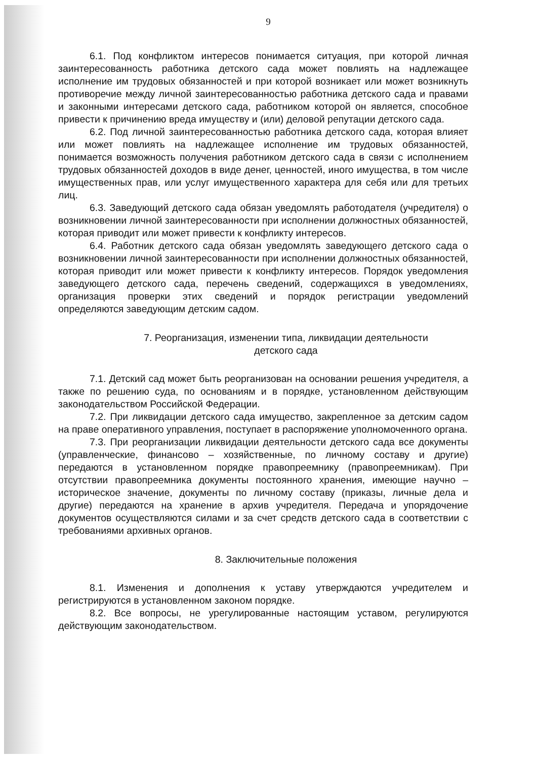9
6.1. Под конфликтом интересов понимается ситуация, при которой личная заинтересованность работника детского сада может повлиять на надлежащее исполнение им трудовых обязанностей и при которой возникает или может возникнуть противоречие между личной заинтересованностью работника детского сада и правами и законными интересами детского сада, работником которой он является, способное привести к причинению вреда имуществу и (или) деловой репутации детского сада.
6.2. Под личной заинтересованностью работника детского сада, которая влияет или может повлиять на надлежащее исполнение им трудовых обязанностей, понимается возможность получения работником детского сада в связи с исполнением трудовых обязанностей доходов в виде денег, ценностей, иного имущества, в том числе имущественных прав, или услуг имущественного характера для себя или для третьих лиц.
6.3. Заведующий детского сада обязан уведомлять работодателя (учредителя) о возникновении личной заинтересованности при исполнении должностных обязанностей, которая приводит или может привести к конфликту интересов.
6.4. Работник детского сада обязан уведомлять заведующего детского сада о возникновении личной заинтересованности при исполнении должностных обязанностей, которая приводит или может привести к конфликту интересов. Порядок уведомления заведующего детского сада, перечень сведений, содержащихся в уведомлениях, организация проверки этих сведений и порядок регистрации уведомлений определяются заведующим детским садом.
7. Реорганизация, изменении типа, ликвидации деятельности
детского сада
7.1. Детский сад может быть реорганизован на основании решения учредителя, а также по решению суда, по основаниям и в порядке, установленном действующим законодательством Российской Федерации.
7.2. При ликвидации детского сада имущество, закрепленное за детским садом на праве оперативного управления, поступает в распоряжение уполномоченного органа.
7.3. При реорганизации ликвидации деятельности детского сада все документы (управленческие, финансово – хозяйственные, по личному составу и другие) передаются в установленном порядке правопреемнику (правопреемникам). При отсутствии правопреемника документы постоянного хранения, имеющие научно – историческое значение, документы по личному составу (приказы, личные дела и другие) передаются на хранение в архив учредителя. Передача и упорядочение документов осуществляются силами и за счет средств детского сада в соответствии с требованиями архивных органов.
8. Заключительные положения
8.1. Изменения и дополнения к уставу утверждаются учредителем и регистрируются в установленном законом порядке.
8.2. Все вопросы, не урегулированные настоящим уставом, регулируются действующим законодательством.